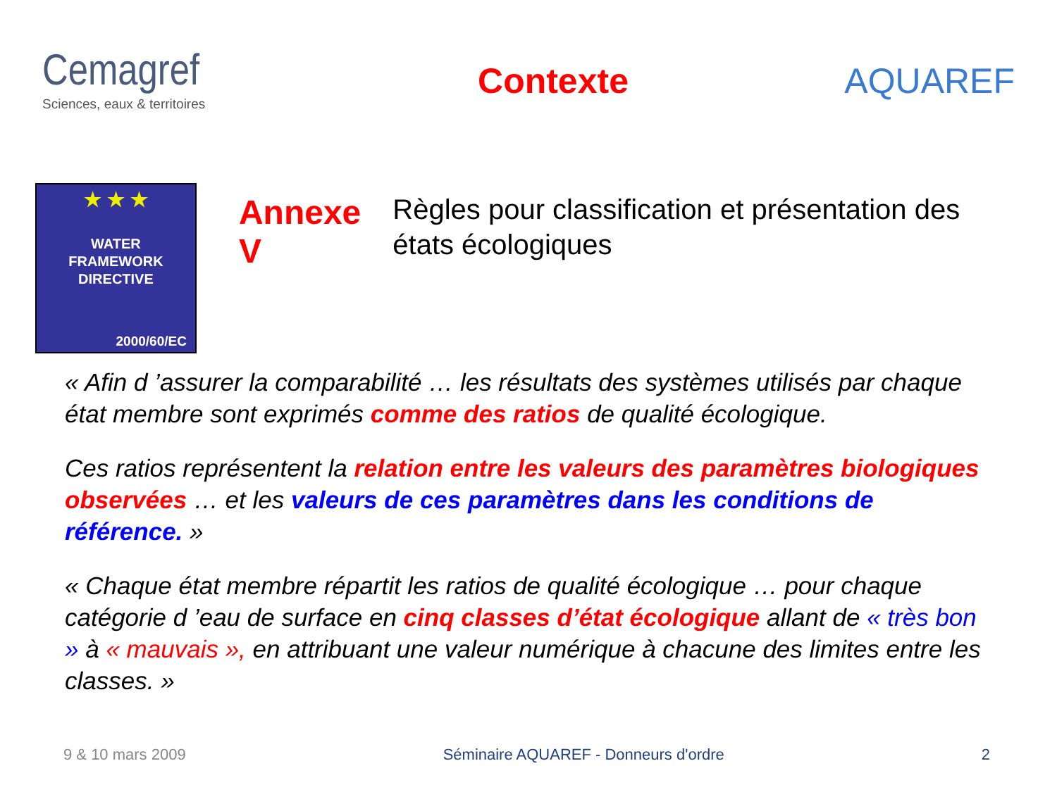Cemagref
Sciences, eaux & territoires
Contexte AQUAREF
★ ★ ★
WATER
FRAMEWORK
DIRECTIVE
2000/60/EC
Annexe V
Règles pour classification et présentation des états écologiques
« Afin d ’assurer la comparabilité … les résultats des systèmes utilisés par chaque état membre sont exprimés comme des ratios de qualité écologique.
Ces ratios représentent la relation entre les valeurs des paramètres biologiques observées … et les valeurs de ces paramètres dans les conditions de référence. »
« Chaque état membre répartit les ratios de qualité écologique … pour chaque catégorie d ’eau de surface en cinq classes d’état écologique allant de « très bon » à « mauvais », en attribuant une valeur numérique à chacune des limites entre les classes. »
9 & 10 mars 2009 Séminaire AQUAREF - Donneurs d'ordre 2